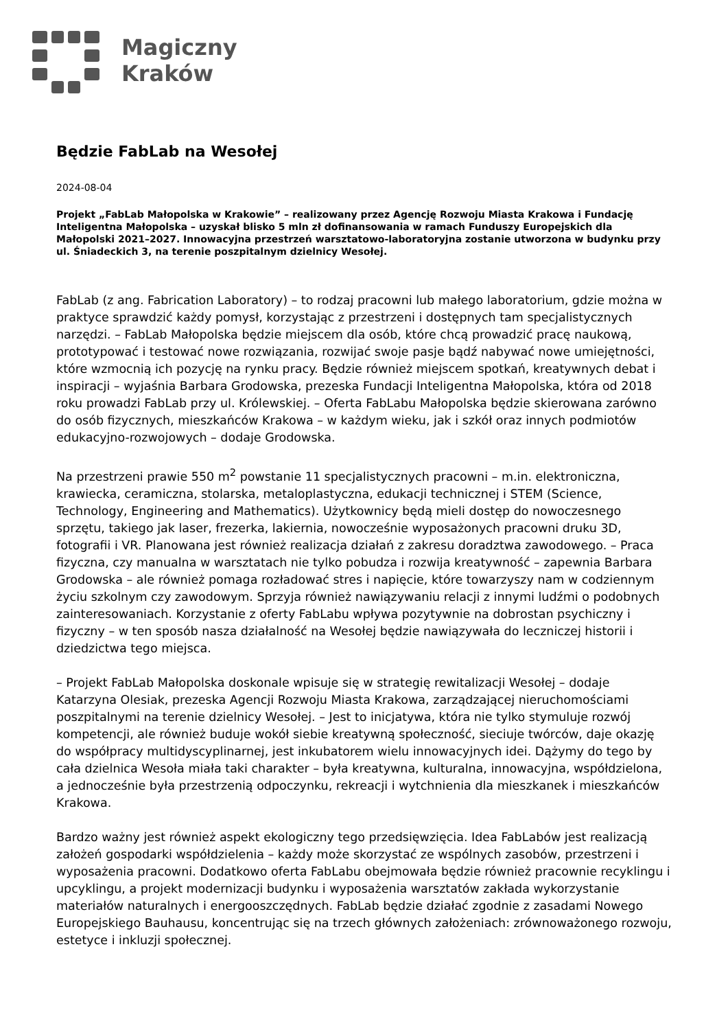Magiczny
Kraków
Będzie FabLab na Wesołej
2024-08-04
Projekt „FabLab Małopolska w Krakowie” – realizowany przez Agencję Rozwoju Miasta Krakowa i Fundację Inteligentna Małopolska – uzyskał blisko 5 mln zł dofinansowania w ramach Funduszy Europejskich dla Małopolski 2021–2027. Innowacyjna przestrzeń warsztatowo-laboratoryjna zostanie utworzona w budynku przy ul. Śniadeckich 3, na terenie poszpitalnym dzielnicy Wesołej.
FabLab (z ang. Fabrication Laboratory) – to rodzaj pracowni lub małego laboratorium, gdzie można w praktyce sprawdzić każdy pomysł, korzystając z przestrzeni i dostępnych tam specjalistycznych narzędzi. – FabLab Małopolska będzie miejscem dla osób, które chcą prowadzić pracę naukową, prototypować i testować nowe rozwiązania, rozwijać swoje pasje bądź nabywać nowe umiejętności, które wzmocnią ich pozycję na rynku pracy. Będzie również miejscem spotkań, kreatywnych debat i inspiracji – wyjaśnia Barbara Grodowska, prezeska Fundacji Inteligentna Małopolska, która od 2018 roku prowadzi FabLab przy ul. Królewskiej. – Oferta FabLabu Małopolska będzie skierowana zarówno do osób fizycznych, mieszkańców Krakowa – w każdym wieku, jak i szkół oraz innych podmiotów edukacyjno-rozwojowych – dodaje Grodowska.
Na przestrzeni prawie 550 m<sup>2</sup> powstanie 11 specjalistycznych pracowni – m.in. elektroniczna, krawiecka, ceramiczna, stolarska, metaloplastyczna, edukacji technicznej i STEM (Science, Technology, Engineering and Mathematics). Użytkownicy będą mieli dostęp do nowoczesnego sprzętu, takiego jak laser, frezerka, lakiernia, nowocześnie wyposażonych pracowni druku 3D, fotografii i VR. Planowana jest również realizacja działań z zakresu doradztwa zawodowego. – Praca fizyczna, czy manualna w warsztatach nie tylko pobudza i rozwija kreatywność – zapewnia Barbara Grodowska – ale również pomaga rozładować stres i napięcie, które towarzyszy nam w codziennym życiu szkolnym czy zawodowym. Sprzyja również nawiązywaniu relacji z innymi ludźmi o podobnych zainteresowaniach. Korzystanie z oferty FabLabu wpływa pozytywnie na dobrostan psychiczny i fizyczny – w ten sposób nasza działalność na Wesołej będzie nawiązywała do leczniczej historii i dziedzictwa tego miejsca.
– Projekt FabLab Małopolska doskonale wpisuje się w strategię rewitalizacji Wesołej – dodaje Katarzyna Olesiak, prezeska Agencji Rozwoju Miasta Krakowa, zarządzającej nieruchomościami poszpitalnymi na terenie dzielnicy Wesołej. – Jest to inicjatywa, która nie tylko stymuluje rozwój kompetencji, ale również buduje wokół siebie kreatywną społeczność, sieciuje twórców, daje okazję do współpracy multidyscyplinarnej, jest inkubatorem wielu innowacyjnych idei. Dążymy do tego by cała dzielnica Wesoła miała taki charakter – była kreatywna, kulturalna, innowacyjna, współdzielona, a jednocześnie była przestrzenią odpoczynku, rekreacji i wytchnienia dla mieszkanek i mieszkańców Krakowa.
Bardzo ważny jest również aspekt ekologiczny tego przedsięwzięcia. Idea FabLabów jest realizacją założeń gospodarki współdzielenia – każdy może skorzystać ze wspólnych zasobów, przestrzeni i wyposażenia pracowni. Dodatkowo oferta FabLabu obejmowała będzie również pracownie recyklingu i upcyklingu, a projekt modernizacji budynku i wyposażenia warsztatów zakłada wykorzystanie materiałów naturalnych i energooszczędnych. FabLab będzie działać zgodnie z zasadami Nowego Europejskiego Bauhausu, koncentrując się na trzech głównych założeniach: zrównoważonego rozwoju, estetyce i inkluzji społecznej.